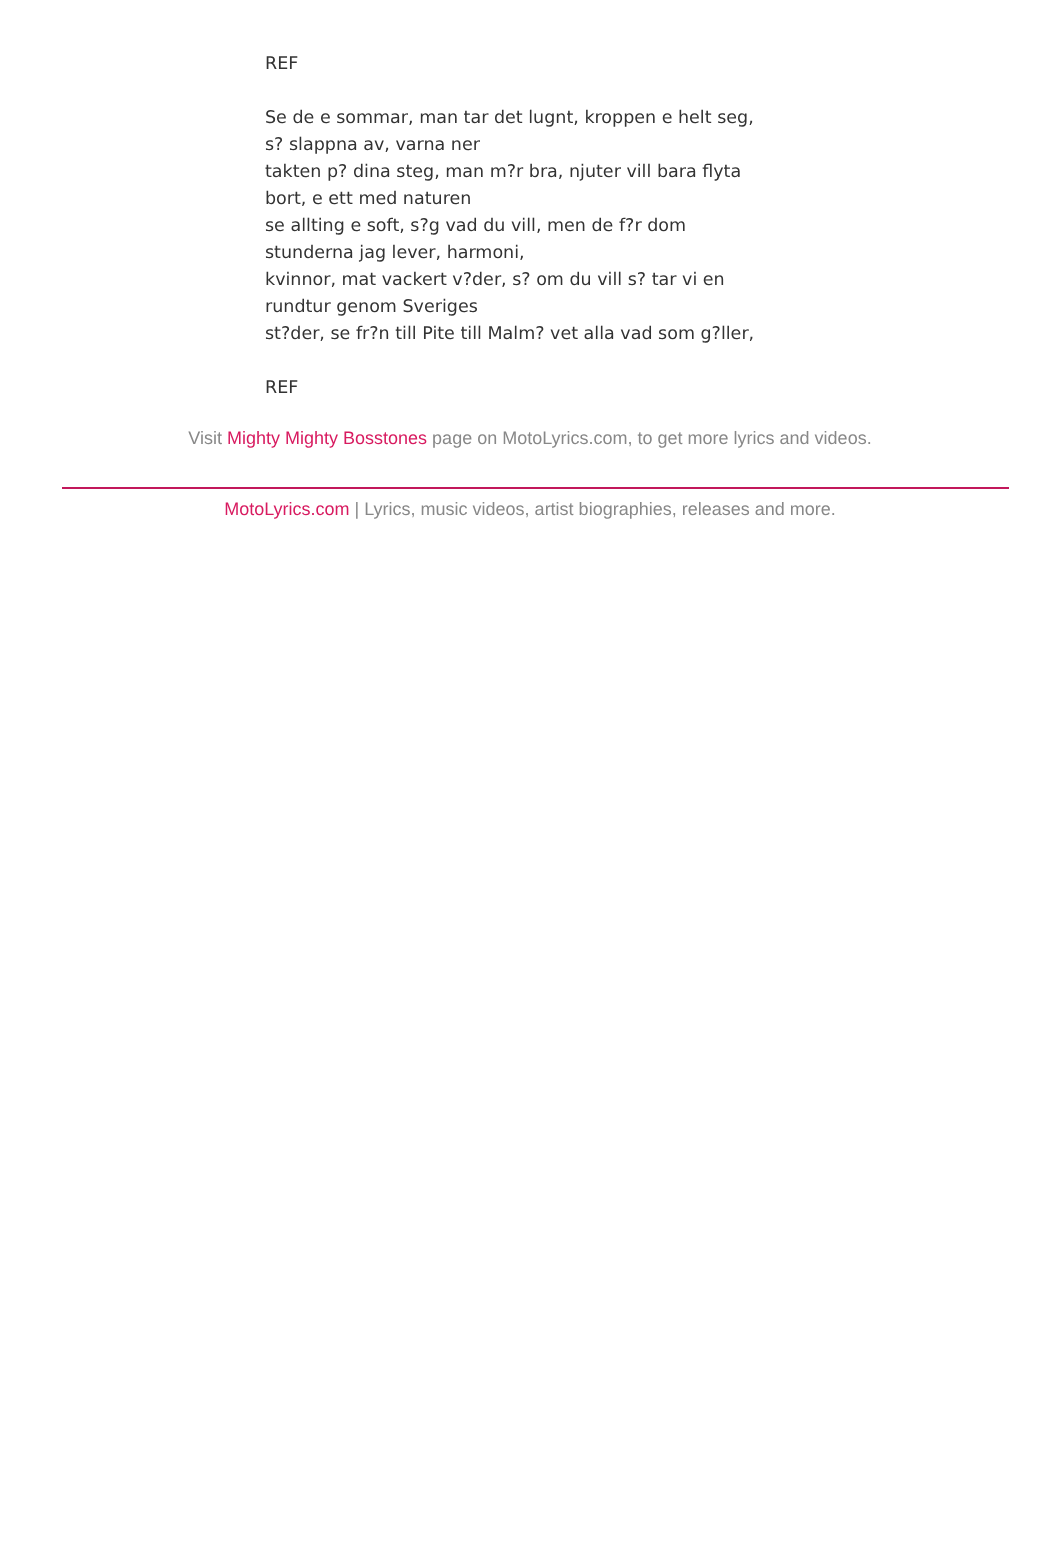REF
Se de e sommar, man tar det lugnt, kroppen e helt seg,
s? slappna av, varna ner
takten p? dina steg, man m?r bra, njuter vill bara flyta
bort, e ett med naturen
se allting e soft, s?g vad du vill, men de f?r dom
stunderna jag lever, harmoni,
kvinnor, mat vackert v?der, s? om du vill s? tar vi en
rundtur genom Sveriges
st?der, se fr?n till Pite till Malm? vet alla vad som g?ller,
REF
Visit Mighty Mighty Bosstones page on MotoLyrics.com, to get more lyrics and videos.
MotoLyrics.com | Lyrics, music videos, artist biographies, releases and more.